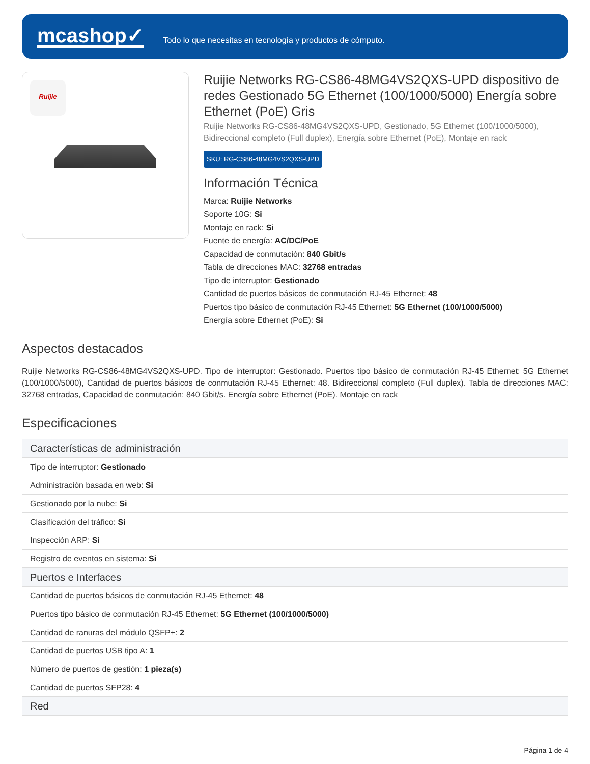mcashop✓
Todo lo que necesitas en tecnología y productos de cómputo.
Ruijie
Ruijie Networks RG-CS86-48MG4VS2QXS-UPD dispositivo de redes Gestionado 5G Ethernet (100/1000/5000) Energía sobre Ethernet (PoE) Gris
Ruijie Networks RG-CS86-48MG4VS2QXS-UPD, Gestionado, 5G Ethernet (100/1000/5000), Bidireccional completo (Full duplex), Energía sobre Ethernet (PoE), Montaje en rack
SKU: RG-CS86-48MG4VS2QXS-UPD
Información Técnica
Marca: Ruijie Networks
Soporte 10G: Si
Montaje en rack: Si
Fuente de energía: AC/DC/PoE
Capacidad de conmutación: 840 Gbit/s
Tabla de direcciones MAC: 32768 entradas
Tipo de interruptor: Gestionado
Cantidad de puertos básicos de conmutación RJ-45 Ethernet: 48
Puertos tipo básico de conmutación RJ-45 Ethernet: 5G Ethernet (100/1000/5000)
Energía sobre Ethernet (PoE): Si
Aspectos destacados
Ruijie Networks RG-CS86-48MG4VS2QXS-UPD. Tipo de interruptor: Gestionado. Puertos tipo básico de conmutación RJ-45 Ethernet: 5G Ethernet (100/1000/5000), Cantidad de puertos básicos de conmutación RJ-45 Ethernet: 48. Bidireccional completo (Full duplex). Tabla de direcciones MAC: 32768 entradas, Capacidad de conmutación: 840 Gbit/s. Energía sobre Ethernet (PoE). Montaje en rack
Especificaciones
| Características de administración |
| --- |
| Tipo de interruptor: Gestionado |
| Administración basada en web: Si |
| Gestionado por la nube: Si |
| Clasificación del tráfico: Si |
| Inspección ARP: Si |
| Registro de eventos en sistema: Si |
| Puertos e Interfaces |
| Cantidad de puertos básicos de conmutación RJ-45 Ethernet: 48 |
| Puertos tipo básico de conmutación RJ-45 Ethernet: 5G Ethernet (100/1000/5000) |
| Cantidad de ranuras del módulo QSFP+: 2 |
| Cantidad de puertos USB tipo A: 1 |
| Número de puertos de gestión: 1 pieza(s) |
| Cantidad de puertos SFP28: 4 |
| Red |
Página 1 de 4